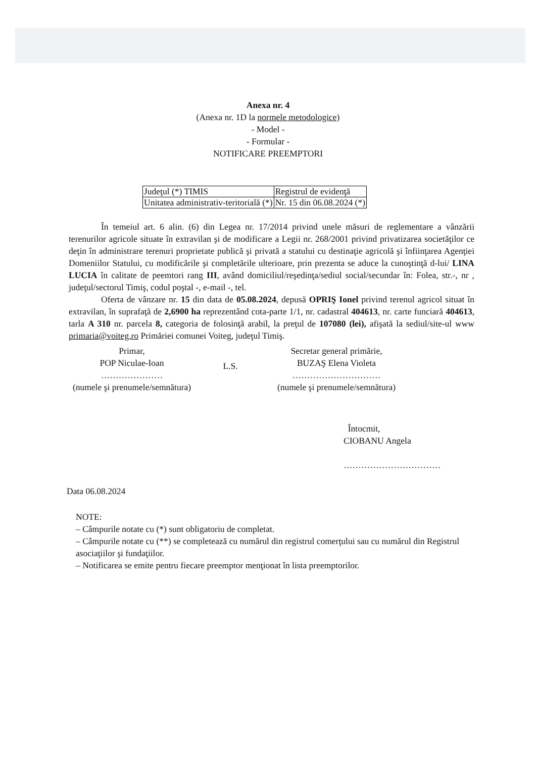Anexa nr. 4
(Anexa nr. 1D la normele metodologice)
- Model -
- Formular -
NOTIFICARE PREEMPTORI
| Judeţul (*) TIMIS | Registrul de evidenţă |
| Unitatea administrativ-teritorială (*) | Nr. 15 din 06.08.2024 (*) |
În temeiul art. 6 alin. (6) din Legea nr. 17/2014 privind unele măsuri de reglementare a vânzării terenurilor agricole situate în extravilan şi de modificare a Legii nr. 268/2001 privind privatizarea societăţilor ce deţin în administrare terenuri proprietate publică şi privată a statului cu destinaţie agricolă şi înfiinţarea Agenţiei Domeniilor Statului, cu modificările şi completările ulterioare, prin prezenta se aduce la cunoştinţă d-lui/ LINA LUCIA în calitate de peemtori rang III, având domiciliul/reşedinţa/sediul social/secundar în: Folea, str.-, nr , judeţul/sectorul Timiş, codul poştal -, e-mail -, tel.
Oferta de vânzare nr. 15 din data de 05.08.2024, depusă OPRIŞ Ionel privind terenul agricol situat în extravilan, în suprafaţă de 2,6900 ha reprezentând cota-parte 1/1, nr. cadastral 404613, nr. carte funciară 404613, tarla A 310 nr. parcela 8, categoria de folosinţă arabil, la preţul de 107080 (lei), afişată la sediul/site-ul www primaria@voiteg.ro Primăriei comunei Voiteg, judeţul Timiş.
Primar,
POP Niculae-Ioan
…………………
(numele şi prenumele/semnătura)
L.S.
Secretar general primărie,
BUZAŞ Elena Violeta
…………………………
(numele şi prenumele/semnătura)
Întocmit,
CIOBANU Angela
……………………………
Data 06.08.2024
NOTE:
– Câmpurile notate cu (*) sunt obligatoriu de completat.
– Câmpurile notate cu (**) se completează cu numărul din registrul comerţului sau cu numărul din Registrul asociaţiilor şi fundaţiilor.
– Notificarea se emite pentru fiecare preemptor menţionat în lista preemptorilor.